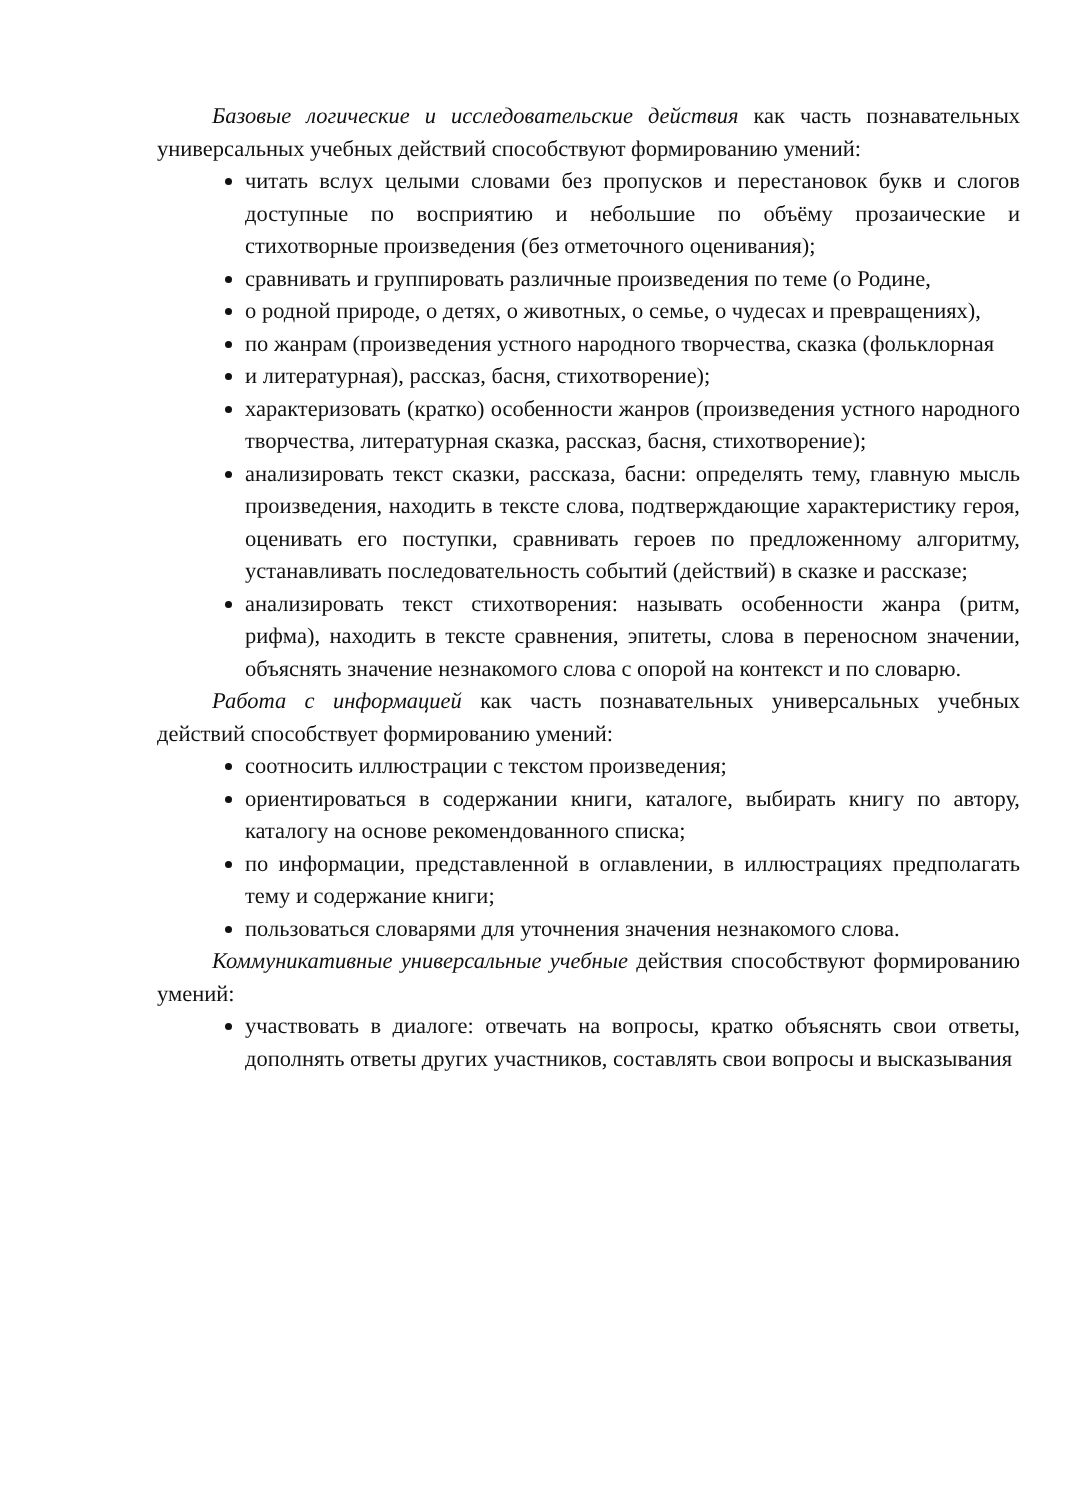Базовые логические и исследовательские действия как часть познавательных универсальных учебных действий способствуют формированию умений:
читать вслух целыми словами без пропусков и перестановок букв и слогов доступные по восприятию и небольшие по объёму прозаические и стихотворные произведения (без отметочного оценивания);
сравнивать и группировать различные произведения по теме (о Родине,
о родной природе, о детях, о животных, о семье, о чудесах и превращениях),
по жанрам (произведения устного народного творчества, сказка (фольклорная
и литературная), рассказ, басня, стихотворение);
характеризовать (кратко) особенности жанров (произведения устного народного творчества, литературная сказка, рассказ, басня, стихотворение);
анализировать текст сказки, рассказа, басни: определять тему, главную мысль произведения, находить в тексте слова, подтверждающие характеристику героя, оценивать его поступки, сравнивать героев по предложенному алгоритму, устанавливать последовательность событий (действий) в сказке и рассказе;
анализировать текст стихотворения: называть особенности жанра (ритм, рифма), находить в тексте сравнения, эпитеты, слова в переносном значении, объяснять значение незнакомого слова с опорой на контекст и по словарю.
Работа с информацией как часть познавательных универсальных учебных действий способствует формированию умений:
соотносить иллюстрации с текстом произведения;
ориентироваться в содержании книги, каталоге, выбирать книгу по автору, каталогу на основе рекомендованного списка;
по информации, представленной в оглавлении, в иллюстрациях предполагать тему и содержание книги;
пользоваться словарями для уточнения значения незнакомого слова.
Коммуникативные универсальные учебные действия способствуют формированию умений:
участвовать в диалоге: отвечать на вопросы, кратко объяснять свои ответы, дополнять ответы других участников, составлять свои вопросы и высказывания